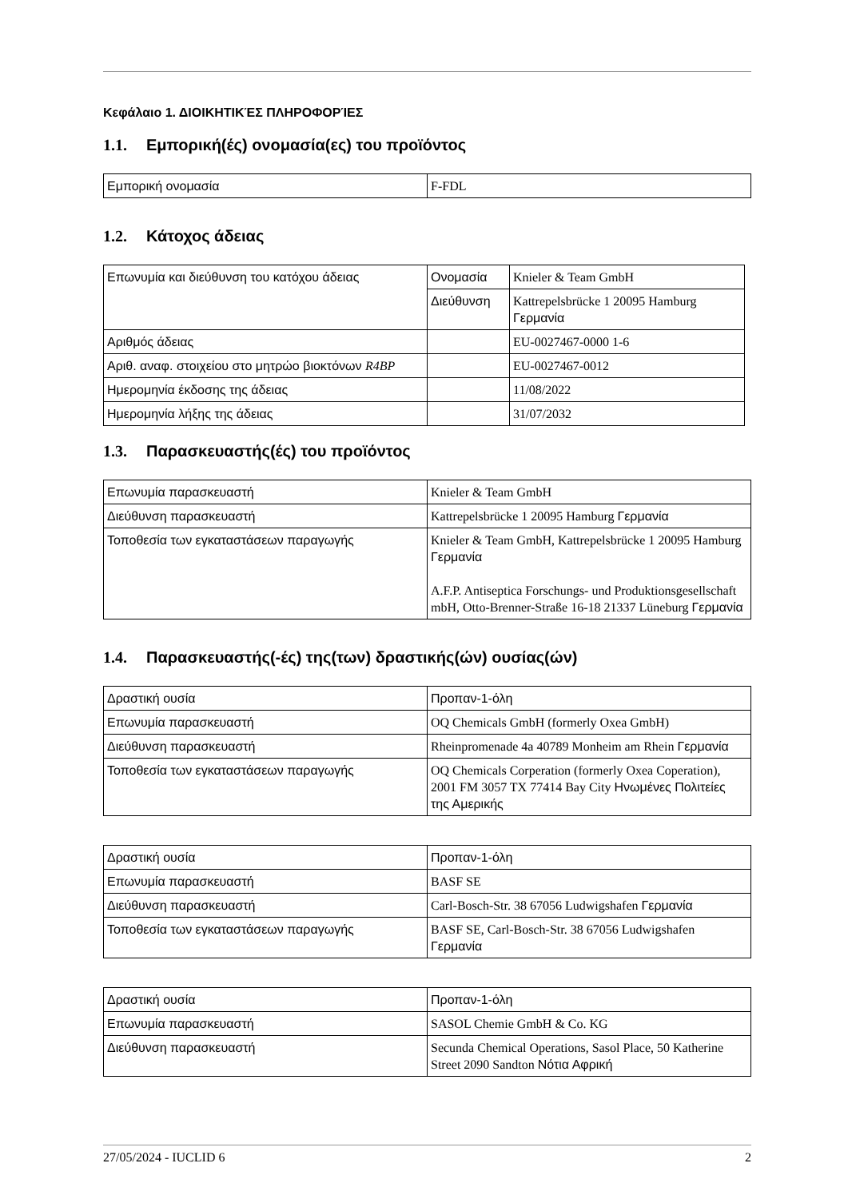Κεφάλαιο 1. ΔΙΟΙΚΗΤΙΚΈΣ ΠΛΗΡΟΦΟΡΊΕΣ
1.1. Εμπορική(ές) ονομασία(ες) του προϊόντος
| Εμπορική ονομασία | F-FDL |
1.2. Κάτοχος άδειας
| Επωνυμία και διεύθυνση του κατόχου άδειας | Ονομασία | Knieler & Team GmbH |
| | Διεύθυνση | Kattrepelsbrücke 1 20095 Hamburg Γερμανία |
| Αριθμός άδειας | | EU-0027467-0000 1-6 |
| Αριθ. αναφ. στοιχείου στο μητρώο βιοκτόνων R4BP | | EU-0027467-0012 |
| Ημερομηνία έκδοσης της άδειας | | 11/08/2022 |
| Ημερομηνία λήξης της άδειας | | 31/07/2032 |
1.3. Παρασκευαστής(ές) του προϊόντος
| Επωνυμία παρασκευαστή | Knieler & Team GmbH |
| Διεύθυνση παρασκευαστή | Kattrepelsbrücke 1 20095 Hamburg Γερμανία |
| Τοποθεσία των εγκαταστάσεων παραγωγής | Knieler & Team GmbH, Kattrepelsbrücke 1 20095 Hamburg Γερμανία A.F.P. Antiseptica Forschungs- und Produktionsgesellschaft mbH, Otto-Brenner-Straße 16-18 21337 Lüneburg Γερμανία |
1.4. Παρασκευαστής(-ές) της(των) δραστικής(ών) ουσίας(ών)
| Δραστική ουσία | Προπαν-1-όλη |
| Επωνυμία παρασκευαστή | OQ Chemicals GmbH (formerly Oxea GmbH) |
| Διεύθυνση παρασκευαστή | Rheinpromenade 4a 40789 Monheim am Rhein Γερμανία |
| Τοποθεσία των εγκαταστάσεων παραγωγής | OQ Chemicals Corperation (formerly Oxea Coperation), 2001 FM 3057 TX 77414 Bay City Ηνωμένες Πολιτείες της Αμερικής |
| Δραστική ουσία | Προπαν-1-όλη |
| Επωνυμία παρασκευαστή | BASF SE |
| Διεύθυνση παρασκευαστή | Carl-Bosch-Str. 38 67056 Ludwigshafen Γερμανία |
| Τοποθεσία των εγκαταστάσεων παραγωγής | BASF SE, Carl-Bosch-Str. 38 67056 Ludwigshafen Γερμανία |
| Δραστική ουσία | Προπαν-1-όλη |
| Επωνυμία παρασκευαστή | SASOL Chemie GmbH & Co. KG |
| Διεύθυνση παρασκευαστή | Secunda Chemical Operations, Sasol Place, 50 Katherine Street 2090 Sandton Νότια Αφρική |
27/05/2024 - IUCLID 6 2